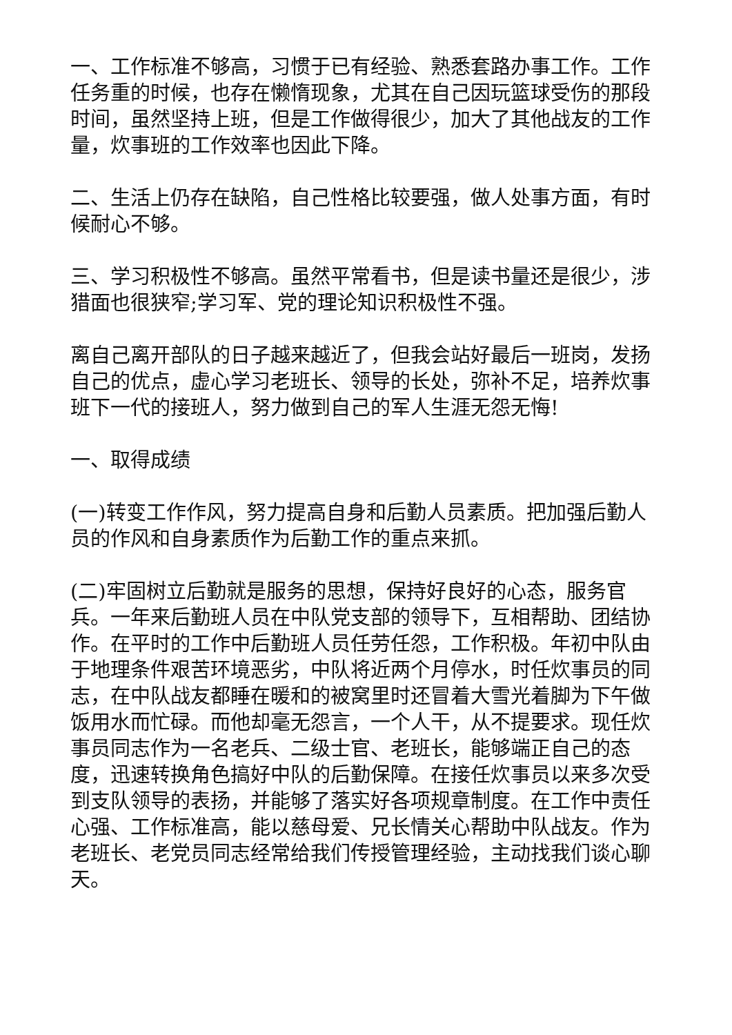一、工作标准不够高，习惯于已有经验、熟悉套路办事工作。工作任务重的时候，也存在懒惰现象，尤其在自己因玩篮球受伤的那段时间，虽然坚持上班，但是工作做得很少，加大了其他战友的工作量，炊事班的工作效率也因此下降。
二、生活上仍存在缺陷，自己性格比较要强，做人处事方面，有时候耐心不够。
三、学习积极性不够高。虽然平常看书，但是读书量还是很少，涉猎面也很狭窄;学习军、党的理论知识积极性不强。
离自己离开部队的日子越来越近了，但我会站好最后一班岗，发扬自己的优点，虚心学习老班长、领导的长处，弥补不足，培养炊事班下一代的接班人，努力做到自己的军人生涯无怨无悔!
一、取得成绩
(一)转变工作作风，努力提高自身和后勤人员素质。把加强后勤人员的作风和自身素质作为后勤工作的重点来抓。
(二)牢固树立后勤就是服务的思想，保持好良好的心态，服务官兵。一年来后勤班人员在中队党支部的领导下，互相帮助、团结协作。在平时的工作中后勤班人员任劳任怨，工作积极。年初中队由于地理条件艰苦环境恶劣，中队将近两个月停水，时任炊事员的同志，在中队战友都睡在暖和的被窝里时还冒着大雪光着脚为下午做饭用水而忙碌。而他却毫无怨言，一个人干，从不提要求。现任炊事员同志作为一名老兵、二级士官、老班长，能够端正自己的态度，迅速转换角色搞好中队的后勤保障。在接任炊事员以来多次受到支队领导的表扬，并能够了落实好各项规章制度。在工作中责任心强、工作标准高，能以慈母爱、兄长情关心帮助中队战友。作为老班长、老党员同志经常给我们传授管理经验，主动找我们谈心聊天。